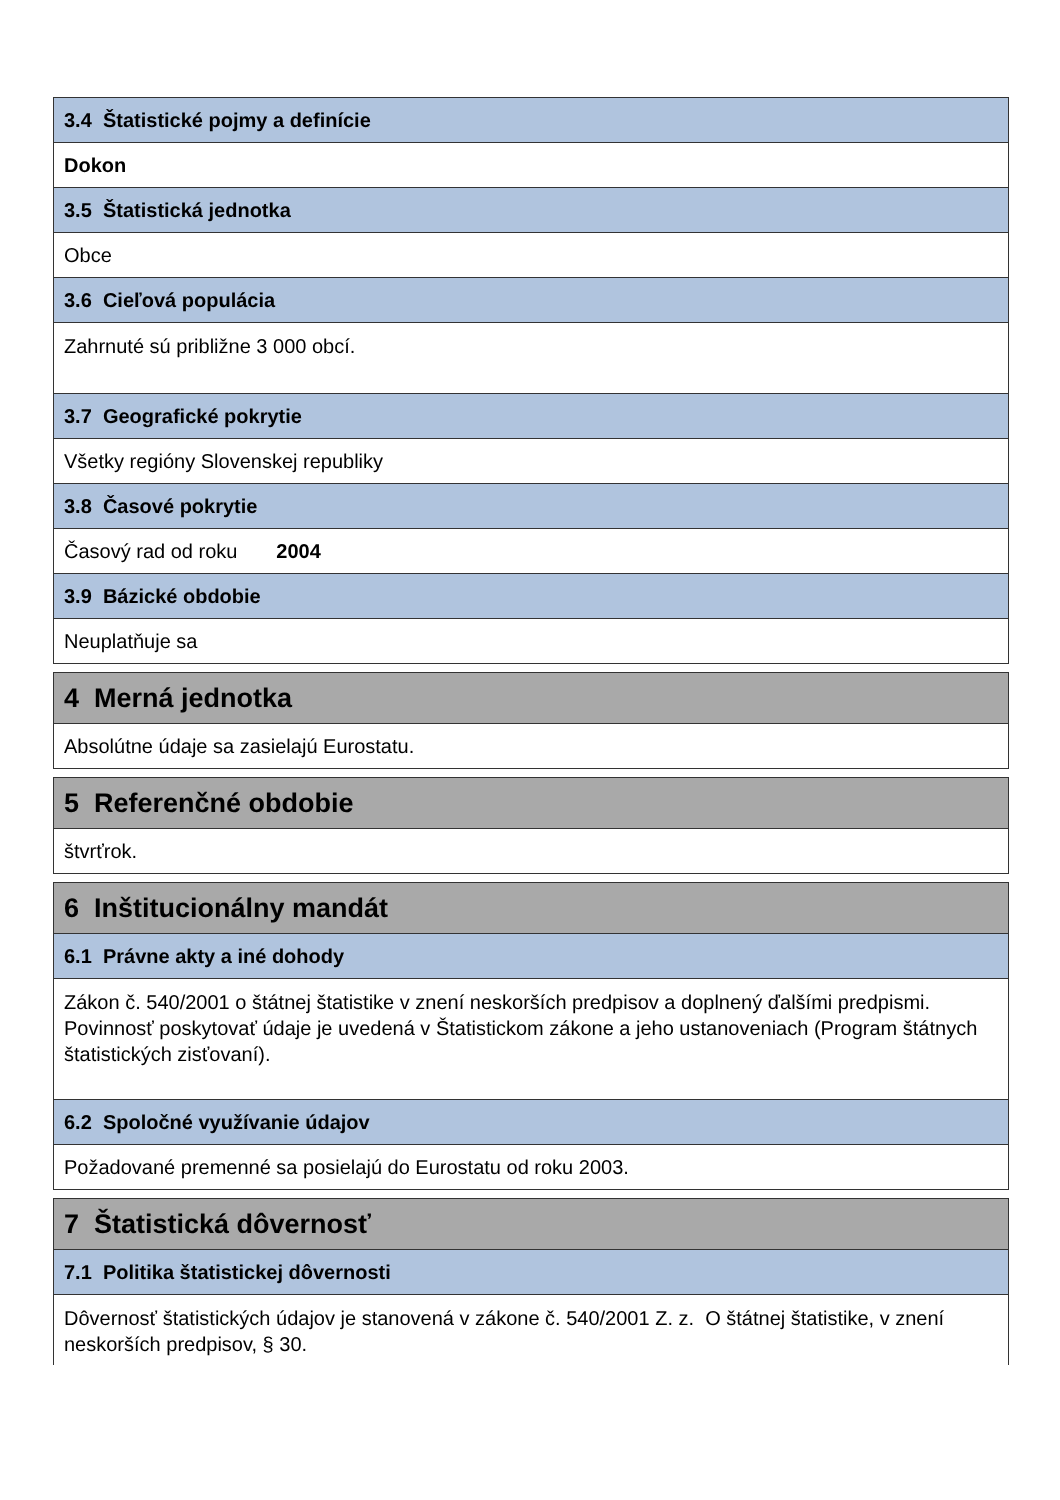| 3.4 Štatistické pojmy a definície |
| Dokon |
| 3.5 Štatistická jednotka |
| Obce |
| 3.6 Cieľová populácia |
| Zahrnuté sú približne 3 000 obcí. |
| 3.7 Geografické pokrytie |
| Všetky regióny Slovenskej republiky |
| 3.8 Časové pokrytie |
| Časový rad od roku 2004 |
| 3.9 Bázické obdobie |
| Neuplatňuje sa |
| 4 Merná jednotka |
| Absolútne údaje sa zasielajú Eurostatu. |
| 5 Referenčné obdobie |
| štvrťrok. |
| 6 Inštitucionálny mandát |
| 6.1 Právne akty a iné dohody |
| Zákon č. 540/2001 o štátnej štatistike v znení neskorších predpisov a doplnený ďalšími predpismi. Povinnosť poskytovať údaje je uvedená v Štatistickom zákone a jeho ustanoveniach (Program štátnych štatistických zisťovaní). |
| 6.2 Spoločné využívanie údajov |
| Požadované premenné sa posielajú do Eurostatu od roku 2003. |
| 7 Štatistická dôvernosť |
| 7.1 Politika štatistickej dôvernosti |
| Dôvernosť štatistických údajov je stanovená v zákone č. 540/2001 Z. z. O štátnej štatistike, v znení neskorších predpisov, § 30. |